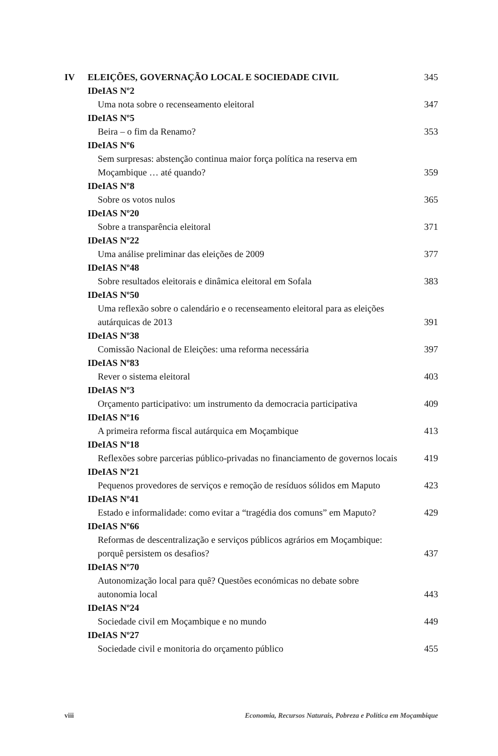IV ELEIÇÕES, GOVERNAÇÃO LOCAL E SOCIEDADE CIVIL 345
IDeIAS Nº2
Uma nota sobre o recenseamento eleitoral 347
IDeIAS Nº5
Beira – o fim da Renamo? 353
IDeIAS Nº6
Sem surpresas: abstenção continua maior força política na reserva em
Moçambique … até quando?
359
IDeIAS Nº8
Sobre os votos nulos 365
IDeIAS Nº20
Sobre a transparência eleitoral 371
IDeIAS Nº22
Uma análise preliminar das eleições de 2009 377
IDeIAS Nº48
Sobre resultados eleitorais e dinâmica eleitoral em Sofala 383
IDeIAS Nº50
Uma reflexão sobre o calendário e o recenseamento eleitoral para as eleições
autárquicas de 2013
391
IDeIAS Nº38
Comissão Nacional de Eleições: uma reforma necessária 397
IDeIAS Nº83
Rever o sistema eleitoral 403
IDeIAS Nº3
Orçamento participativo: um instrumento da democracia participativa 409
IDeIAS Nº16
A primeira reforma fiscal autárquica em Moçambique 413
IDeIAS Nº18
Reflexões sobre parcerias público-privadas no financiamento de governos locais 419
IDeIAS Nº21
Pequenos provedores de serviços e remoção de resíduos sólidos em Maputo 423
IDeIAS Nº41
Estado e informalidade: como evitar a “tragédia dos comuns” em Maputo? 429
IDeIAS Nº66
Reformas de descentralização e serviços públicos agrários em Moçambique:
porquê persistem os desafios?
437
IDeIAS Nº70
Autonomização local para quê? Questões económicas no debate sobre
autonomia local
443
IDeIAS Nº24
Sociedade civil em Moçambique e no mundo 449
IDeIAS Nº27
Sociedade civil e monitoria do orçamento público 455
viii Economia, Recursos Naturais, Pobreza e Política em Moçambique